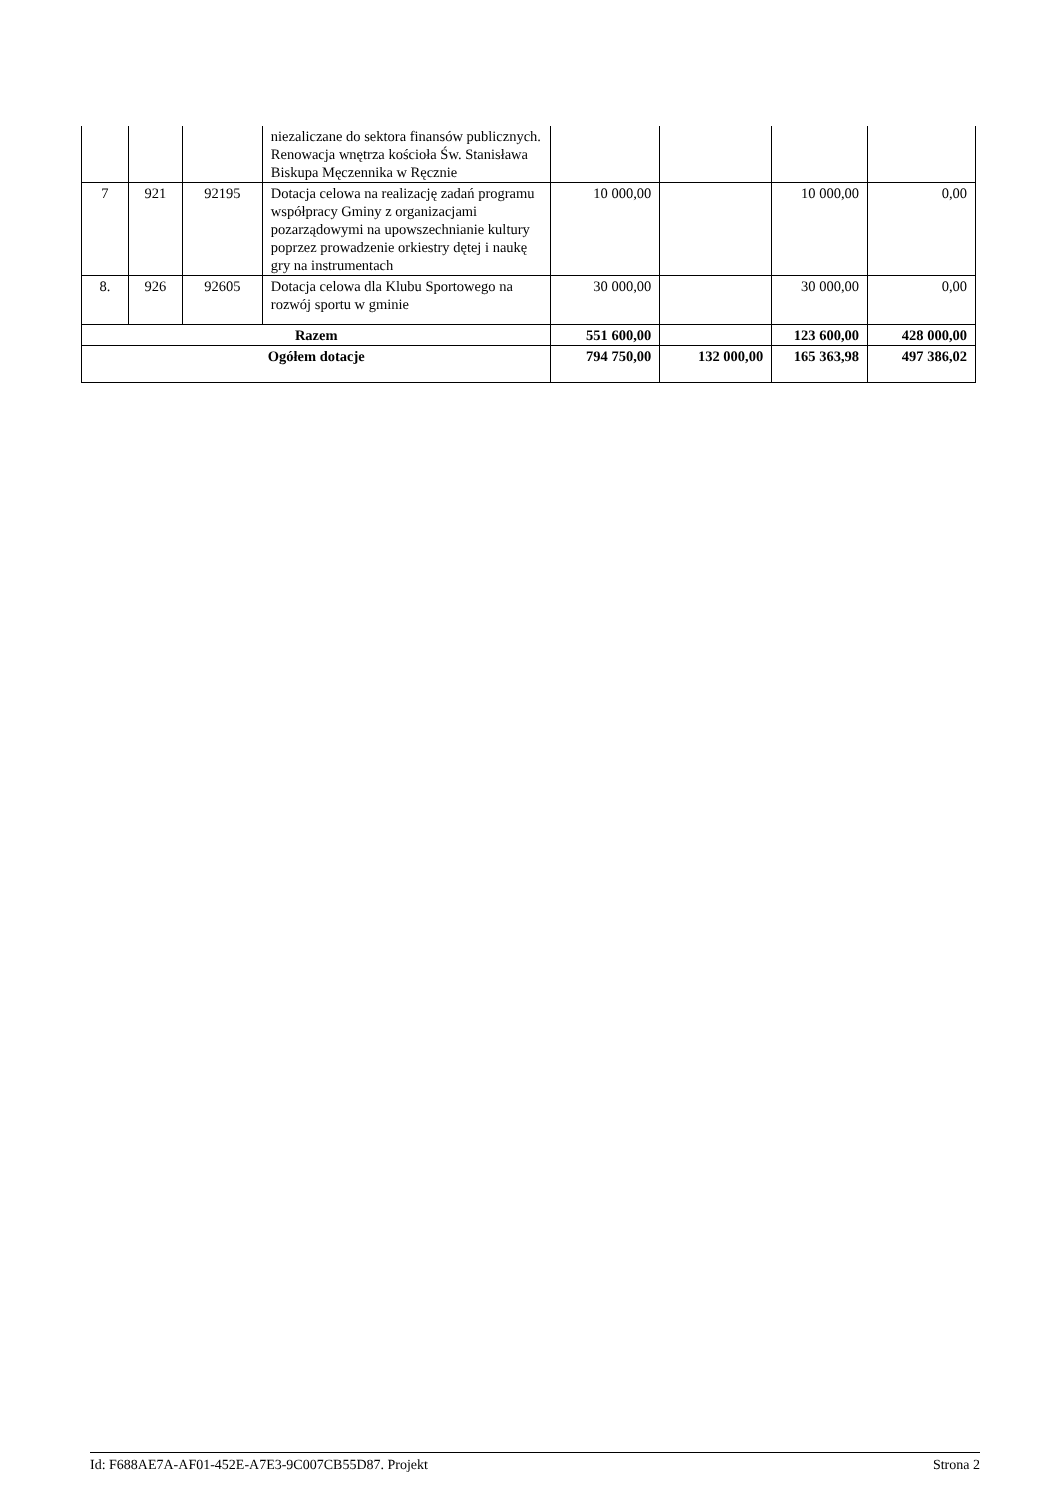| | | | niezaliczane do sektora finansów publicznych. Renowacja wnętrza kościoła Św. Stanisława Biskupa Męczennika w Ręcznie | | | | |
| 7 | 921 | 92195 | Dotacja celowa na realizację zadań programu współpracy Gminy z organizacjami pozarządowymi na upowszechnianie kultury poprzez prowadzenie orkiestry dętej i naukę gry na instrumentach | 10 000,00 | | 10 000,00 | 0,00 |
| 8. | 926 | 92605 | Dotacja celowa dla Klubu Sportowego na rozwój sportu w gminie | 30 000,00 | | 30 000,00 | 0,00 |
| Razem | | | | 551 600,00 | | 123 600,00 | 428 000,00 |
| Ogółem dotacje | | | | 794 750,00 | 132 000,00 | 165 363,98 | 497 386,02 |
Id: F688AE7A-AF01-452E-A7E3-9C007CB55D87. Projekt Strona 2